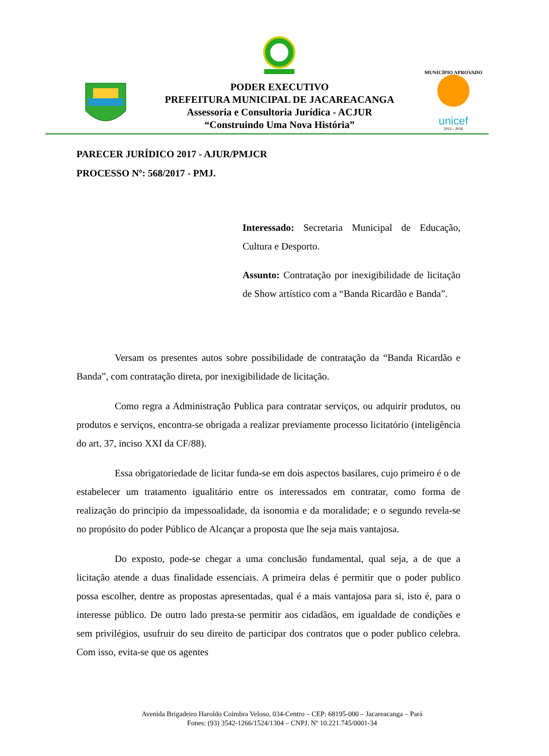PODER EXECUTIVO
PREFEITURA MUNICIPAL DE JACAREACANGA
Assessoria e Consultoria Jurídica - ACJUR
“Construindo Uma Nova História”
unicef
2013 - 2016
MUNICÍPIO APROVADO
PARECER JURÍDICO 2017 - AJUR/PMJCR
PROCESSO Nº: 568/2017 - PMJ.
Interessado: Secretaria Municipal de Educação, Cultura e Desporto.
Assunto: Contratação por inexigibilidade de licitação de Show artístico com a “Banda Ricardão e Banda”.
Versam os presentes autos sobre possibilidade de contratação da “Banda Ricardão e Banda”, com contratação direta, por inexigibilidade de licitação.
Como regra a Administração Publica para contratar serviços, ou adquirir produtos, ou produtos e serviços, encontra-se obrigada a realizar previamente processo licitatório (inteligência do art. 37, inciso XXI da CF/88).
Essa obrigatoriedade de licitar funda-se em dois aspectos basilares, cujo primeiro é o de estabelecer um tratamento igualitário entre os interessados em contratar, como forma de realização do principio da impessoalidade, da isonomia e da moralidade; e o segundo revela-se no propósito do poder Público de Alcançar a proposta que lhe seja mais vantajosa.
Do exposto, pode-se chegar a uma conclusão fundamental, qual seja, a de que a licitação atende a duas finalidade essenciais. A primeira delas é permitir que o poder publico possa escolher, dentre as propostas apresentadas, qual é a mais vantajosa para si, isto é, para o interesse público. De outro lado presta-se permitir aos cidadãos, em igualdade de condições e sem privilégios, usufruir do seu direito de participar dos contratos que o poder publico celebra. Com isso, evita-se que os agentes
Avenida Brigadeiro Haroldo Coimbra Veloso, 034-Centro – CEP: 68195-000 – Jacareacanga – Pará
Fones: (93) 3542-1266/1524/1304 – CNPJ. Nº 10.221.745/0001-34